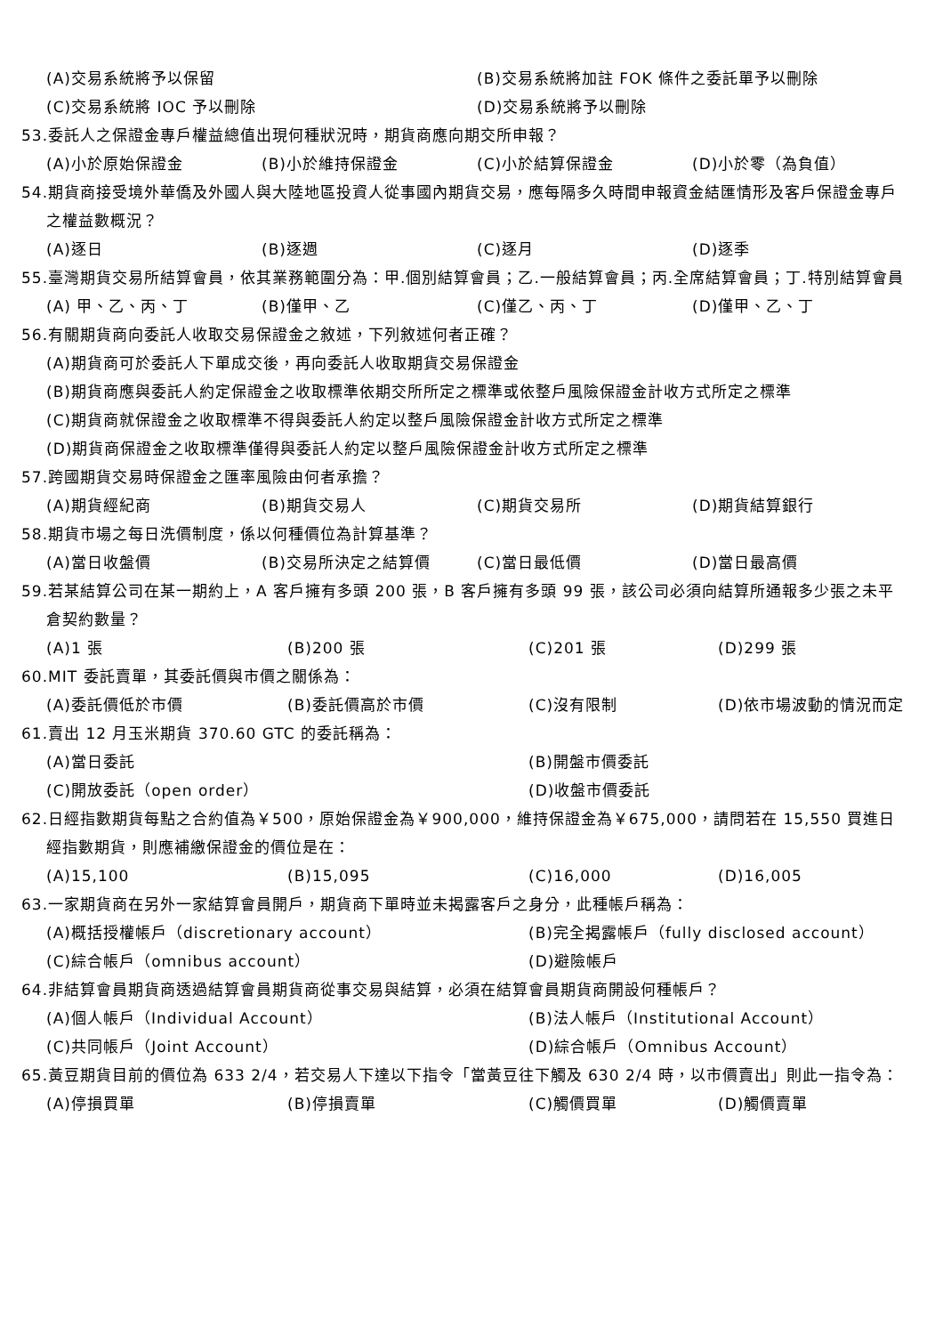(A)交易系統將予以保留 (B)交易系統將加註 FOK 條件之委託單予以刪除
(C)交易系統將 IOC 予以刪除 (D)交易系統將予以刪除
53.委託人之保證金專戶權益總值出現何種狀況時，期貨商應向期交所申報？
(A)小於原始保證金 (B)小於維持保證金 (C)小於結算保證金 (D)小於零（為負值）
54.期貨商接受境外華僑及外國人與大陸地區投資人從事國內期貨交易，應每隔多久時間申報資金結匯情形及客戶保證金專戶之權益數概況？
(A)逐日 (B)逐週 (C)逐月 (D)逐季
55.臺灣期貨交易所結算會員，依其業務範圍分為：甲.個別結算會員；乙.一般結算會員；丙.全席結算會員；丁.特別結算會員
(A) 甲、乙、丙、丁 (B)僅甲、乙 (C)僅乙、丙、丁 (D)僅甲、乙、丁
56.有關期貨商向委託人收取交易保證金之敘述，下列敘述何者正確？
(A)期貨商可於委託人下單成交後，再向委託人收取期貨交易保證金
(B)期貨商應與委託人約定保證金之收取標準依期交所所定之標準或依整戶風險保證金計收方式所定之標準
(C)期貨商就保證金之收取標準不得與委託人約定以整戶風險保證金計收方式所定之標準
(D)期貨商保證金之收取標準僅得與委託人約定以整戶風險保證金計收方式所定之標準
57.跨國期貨交易時保證金之匯率風險由何者承擔？
(A)期貨經紀商 (B)期貨交易人 (C)期貨交易所 (D)期貨結算銀行
58.期貨市場之每日洗價制度，係以何種價位為計算基準？
(A)當日收盤價 (B)交易所決定之結算價 (C)當日最低價 (D)當日最高價
59.若某結算公司在某一期約上，A 客戶擁有多頭 200 張，B 客戶擁有多頭 99 張，該公司必須向結算所通報多少張之未平倉契約數量？
(A)1 張 (B)200 張 (C)201 張 (D)299 張
60.MIT 委託賣單，其委託價與市價之關係為：
(A)委託價低於市價 (B)委託價高於市價 (C)沒有限制 (D)依市場波動的情況而定
61.賣出 12 月玉米期貨 370.60 GTC 的委託稱為：
(A)當日委託 (B)開盤市價委託
(C)開放委託（open order） (D)收盤市價委託
62.日經指數期貨每點之合約值為￥500，原始保證金為￥900,000，維持保證金為￥675,000，請問若在 15,550 買進日經指數期貨，則應補繳保證金的價位是在：
(A)15,100 (B)15,095 (C)16,000 (D)16,005
63.一家期貨商在另外一家結算會員開戶，期貨商下單時並未揭露客戶之身分，此種帳戶稱為：
(A)概括授權帳戶（discretionary account） (B)完全揭露帳戶（fully disclosed account）
(C)綜合帳戶（omnibus account） (D)避險帳戶
64.非結算會員期貨商透過結算會員期貨商從事交易與結算，必須在結算會員期貨商開設何種帳戶？
(A)個人帳戶（Individual Account） (B)法人帳戶（Institutional Account）
(C)共同帳戶（Joint Account） (D)綜合帳戶（Omnibus Account）
65.黃豆期貨目前的價位為 633 2/4，若交易人下達以下指令「當黃豆往下觸及 630 2/4 時，以市價賣出」則此一指令為：
(A)停損買單 (B)停損賣單 (C)觸價買單 (D)觸價賣單